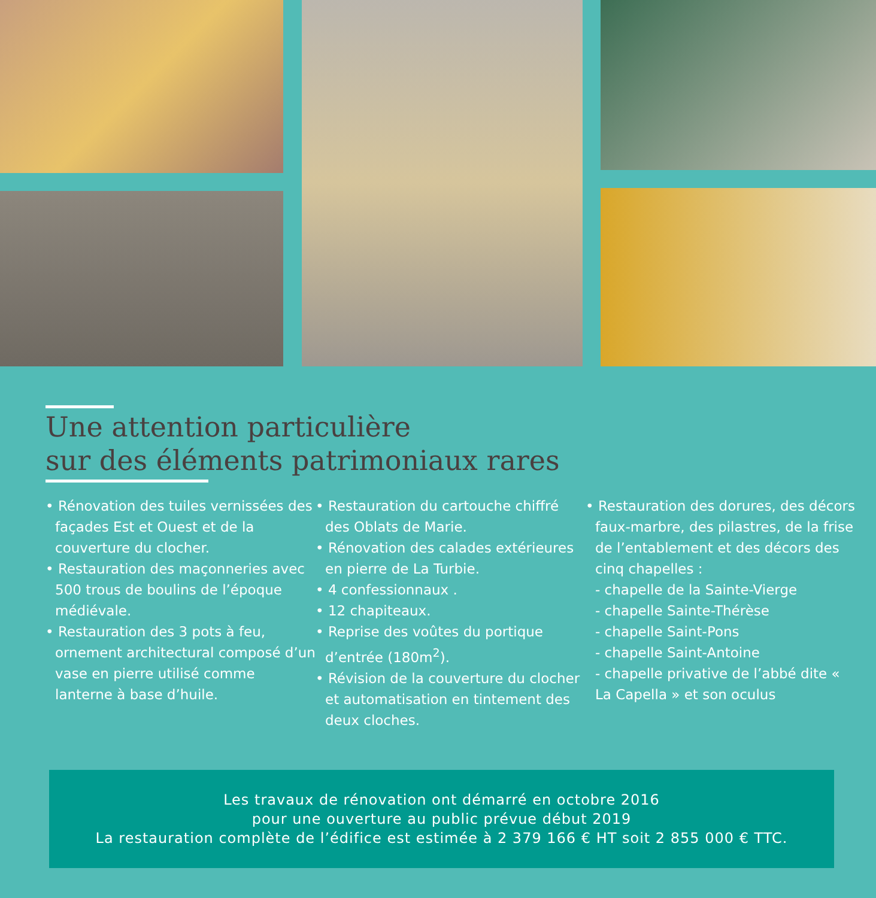Une attention particulière
sur des éléments patrimoniaux rares
• Rénovation des tuiles vernissées des façades Est et Ouest et de la couverture du clocher.
• Restauration des maçonneries avec 500 trous de boulins de l’époque médiévale.
• Restauration des 3 pots à feu, ornement architectural composé d’un vase en pierre utilisé comme lanterne à base d’huile.
• Restauration du cartouche chiffré des Oblats de Marie.
• Rénovation des calades extérieures en pierre de La Turbie.
• 4 confessionnaux .
• 12 chapiteaux.
• Reprise des voûtes du portique d’entrée (180m<sup>2</sup>).
• Révision de la couverture du clocher et automatisation en tintement des deux cloches.
• Restauration des dorures, des décors faux-marbre, des pilastres, de la frise de l’entablement et des décors des cinq chapelles :
- chapelle de la Sainte-Vierge
- chapelle Sainte-Thérèse
- chapelle Saint-Pons
- chapelle Saint-Antoine
- chapelle privative de l’abbé dite « La Capella » et son oculus
Les travaux de rénovation ont démarré en octobre 2016
pour une ouverture au public prévue début 2019
La restauration complète de l’édifice est estimée à 2 379 166 € HT soit 2 855 000 € TTC.